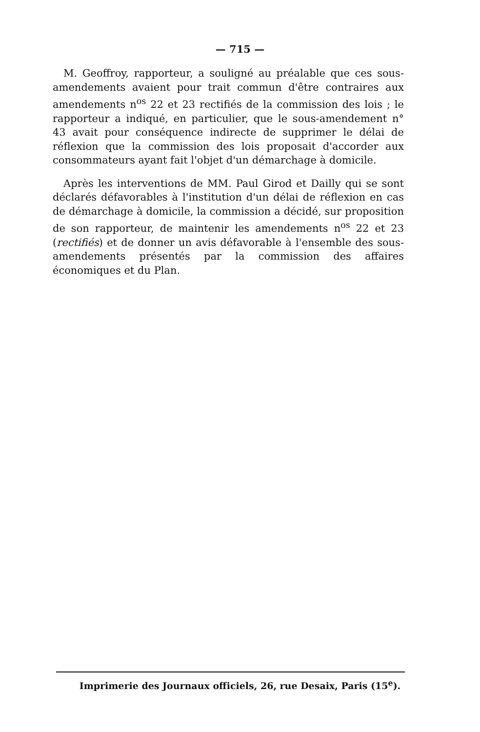— 715 —
M. Geoffroy, rapporteur, a souligné au préalable que ces sous-amendements avaient pour trait commun d'être contraires aux amendements n<sup>os</sup> 22 et 23 rectifiés de la commission des lois ; le rapporteur a indiqué, en particulier, que le sous-amendement n° 43 avait pour conséquence indirecte de supprimer le délai de réflexion que la commission des lois proposait d'accorder aux consommateurs ayant fait l'objet d'un démarchage à domicile.
Après les interventions de MM. Paul Girod et Dailly qui se sont déclarés défavorables à l'institution d'un délai de réflexion en cas de démarchage à domicile, la commission a décidé, sur proposition de son rapporteur, de maintenir les amendements n<sup>os</sup> 22 et 23 (rectifiés) et de donner un avis défavorable à l'ensemble des sous-amendements présentés par la commission des affaires économiques et du Plan.
Imprimerie des Journaux officiels, 26, rue Desaix, Paris (15<sup>e</sup>).